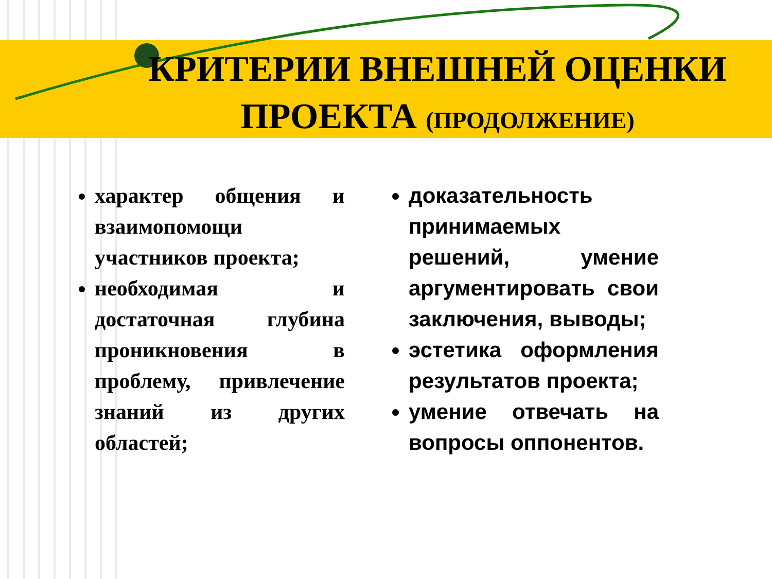КРИТЕРИИ ВНЕШНЕЙ ОЦЕНКИ ПРОЕКТА (ПРОДОЛЖЕНИЕ)
характер общения и взаимопомощи участников проекта;
необходимая и достаточная глубина проникновения в проблему, привлечение знаний из других областей;
доказательность принимаемых решений, умение аргументировать свои заключения, выводы;
эстетика оформления результатов проекта;
умение отвечать на вопросы оппонентов.